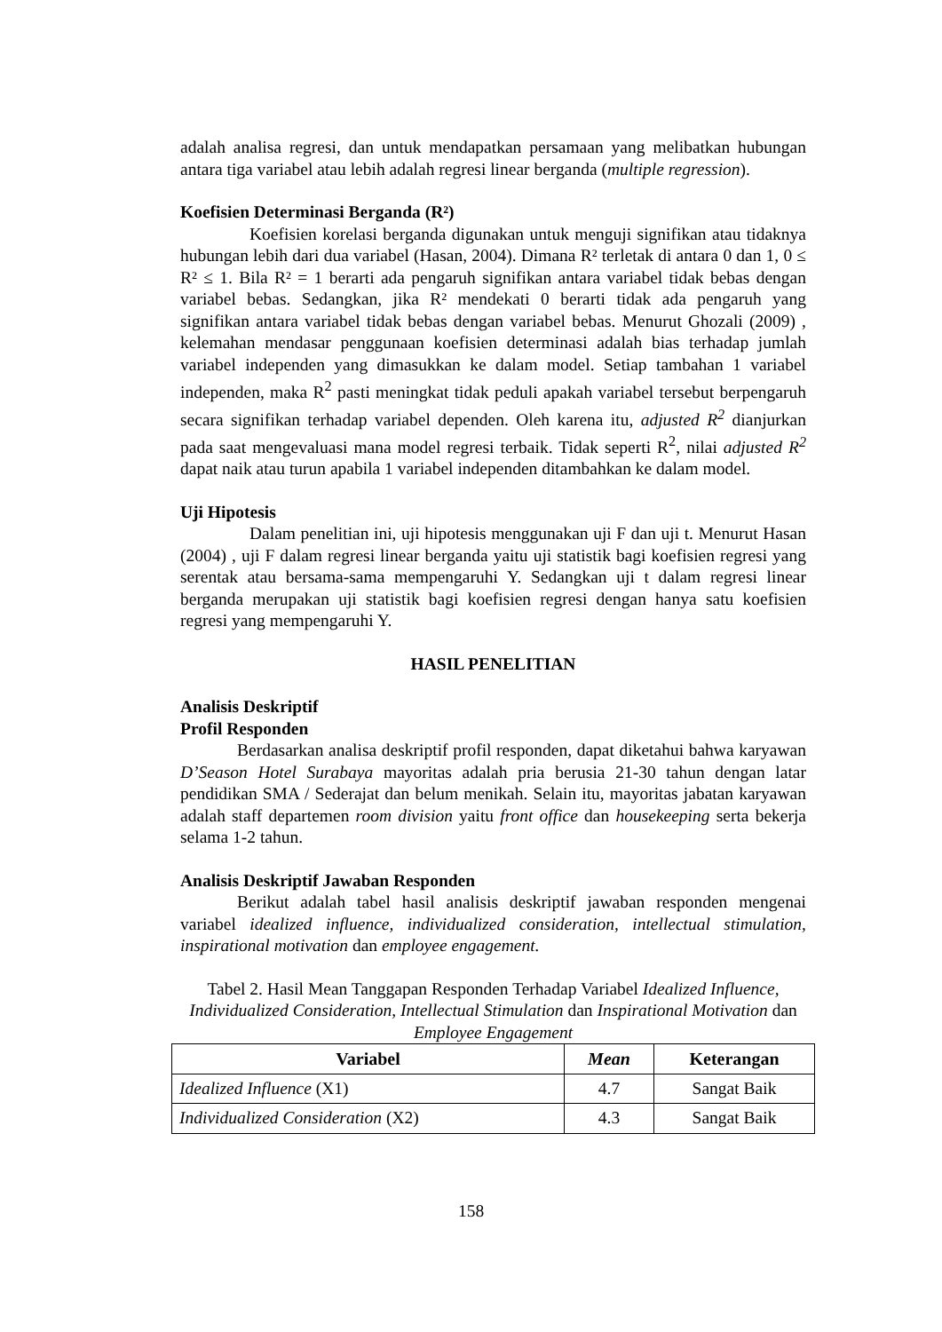adalah analisa regresi, dan untuk mendapatkan persamaan yang melibatkan hubungan antara tiga variabel atau lebih adalah regresi linear berganda (multiple regression).
Koefisien Determinasi Berganda (R²)
Koefisien korelasi berganda digunakan untuk menguji signifikan atau tidaknya hubungan lebih dari dua variabel (Hasan, 2004). Dimana R² terletak di antara 0 dan 1, 0 ≤ R² ≤ 1. Bila R² = 1 berarti ada pengaruh signifikan antara variabel tidak bebas dengan variabel bebas. Sedangkan, jika R² mendekati 0 berarti tidak ada pengaruh yang signifikan antara variabel tidak bebas dengan variabel bebas. Menurut Ghozali (2009) , kelemahan mendasar penggunaan koefisien determinasi adalah bias terhadap jumlah variabel independen yang dimasukkan ke dalam model. Setiap tambahan 1 variabel independen, maka R<sup>2</sup> pasti meningkat tidak peduli apakah variabel tersebut berpengaruh secara signifikan terhadap variabel dependen. Oleh karena itu, adjusted R<sup>2</sup> dianjurkan pada saat mengevaluasi mana model regresi terbaik. Tidak seperti R<sup>2</sup>, nilai adjusted R<sup>2</sup> dapat naik atau turun apabila 1 variabel independen ditambahkan ke dalam model.
Uji Hipotesis
Dalam penelitian ini, uji hipotesis menggunakan uji F dan uji t. Menurut Hasan (2004) , uji F dalam regresi linear berganda yaitu uji statistik bagi koefisien regresi yang serentak atau bersama-sama mempengaruhi Y. Sedangkan uji t dalam regresi linear berganda merupakan uji statistik bagi koefisien regresi dengan hanya satu koefisien regresi yang mempengaruhi Y.
HASIL PENELITIAN
Analisis Deskriptif
Profil Responden
Berdasarkan analisa deskriptif profil responden, dapat diketahui bahwa karyawan D’Season Hotel Surabaya mayoritas adalah pria berusia 21-30 tahun dengan latar pendidikan SMA / Sederajat dan belum menikah. Selain itu, mayoritas jabatan karyawan adalah staff departemen room division yaitu front office dan housekeeping serta bekerja selama 1-2 tahun.
Analisis Deskriptif Jawaban Responden
Berikut adalah tabel hasil analisis deskriptif jawaban responden mengenai variabel idealized influence, individualized consideration, intellectual stimulation, inspirational motivation dan employee engagement.
Tabel 2. Hasil Mean Tanggapan Responden Terhadap Variabel Idealized Influence, Individualized Consideration, Intellectual Stimulation dan Inspirational Motivation dan Employee Engagement
| Variabel | Mean | Keterangan |
| --- | --- | --- |
| Idealized Influence (X1) | 4.7 | Sangat Baik |
| Individualized Consideration (X2) | 4.3 | Sangat Baik |
158